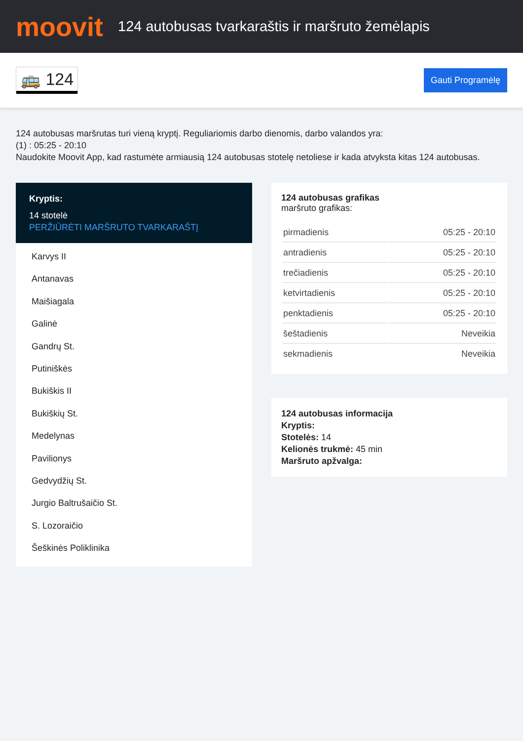moovit
124 autobusas tvarkaraštis ir maršruto žemėlapis
🚌 124
Gauti Programėlę
124 autobusas maršrutas turi vieną kryptį. Reguliariomis darbo dienomis, darbo valandos yra:
(1) : 05:25 - 20:10
Naudokite Moovit App, kad rastumėte armiausią 124 autobusas stotelę netoliese ir kada atvyksta kitas 124 autobusas.
Kryptis:
14 stotelė
PERŽIŪRĖTI MARŠRUTO TVARKARAŠTĮ
Karvys II
Antanavas
Maišiagala
Galinė
Gandrų St.
Putiniškės
Bukiškis II
Bukiškių St.
Medelynas
Pavilionys
Gedvydžių St.
Jurgio Baltrušaičio St.
S. Lozoraičio
Šeškinės Poliklinika
124 autobusas grafikas
maršruto grafikas:
| pirmadienis | 05:25 - 20:10 |
| antradienis | 05:25 - 20:10 |
| trečiadienis | 05:25 - 20:10 |
| ketvirtadienis | 05:25 - 20:10 |
| penktadienis | 05:25 - 20:10 |
| šeštadienis | Neveikia |
| sekmadienis | Neveikia |
124 autobusas informacija
Kryptis:
Stotelės: 14
Kelionės trukmė: 45 min
Maršruto apžvalga: